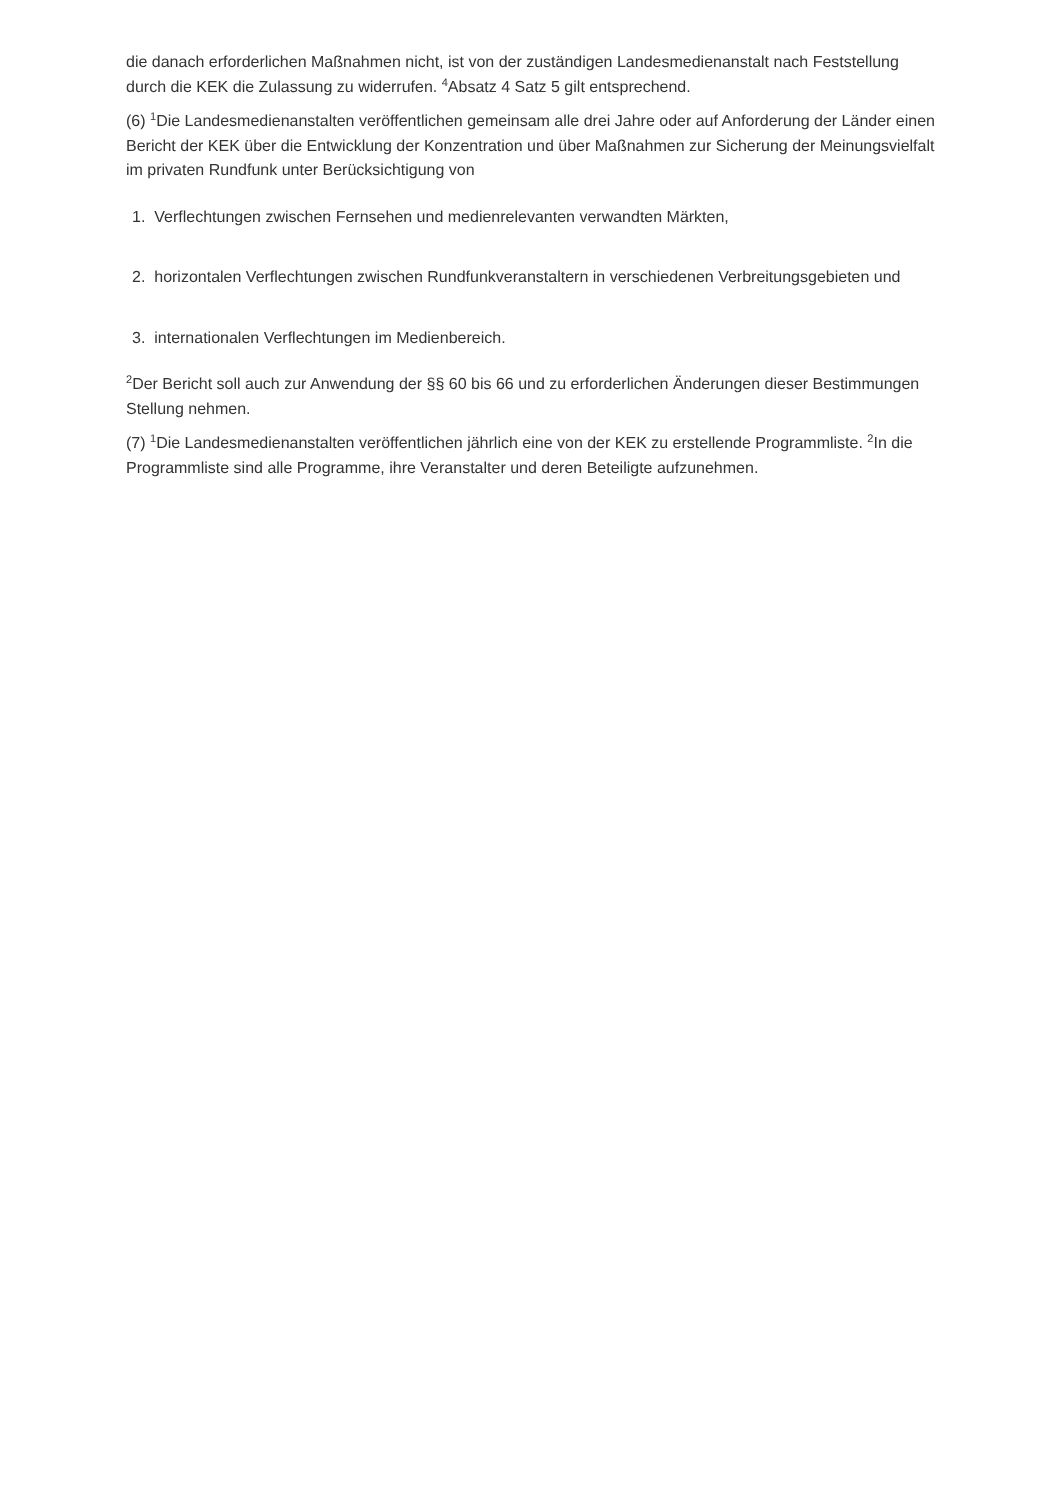die danach erforderlichen Maßnahmen nicht, ist von der zuständigen Landesmedienanstalt nach Feststellung durch die KEK die Zulassung zu widerrufen. <sup>4</sup>Absatz 4 Satz 5 gilt entsprechend.
(6) <sup>1</sup>Die Landesmedienanstalten veröffentlichen gemeinsam alle drei Jahre oder auf Anforderung der Länder einen Bericht der KEK über die Entwicklung der Konzentration und über Maßnahmen zur Sicherung der Meinungsvielfalt im privaten Rundfunk unter Berücksichtigung von
1. Verflechtungen zwischen Fernsehen und medienrelevanten verwandten Märkten,
2. horizontalen Verflechtungen zwischen Rundfunkveranstaltern in verschiedenen Verbreitungsgebieten und
3. internationalen Verflechtungen im Medienbereich.
<sup>2</sup> Der Bericht soll auch zur Anwendung der §§ 60 bis 66 und zu erforderlichen Änderungen dieser Bestimmungen Stellung nehmen.
(7) <sup>1</sup>Die Landesmedienanstalten veröffentlichen jährlich eine von der KEK zu erstellende Programmliste. <sup>2</sup>In die Programmliste sind alle Programme, ihre Veranstalter und deren Beteiligte aufzunehmen.